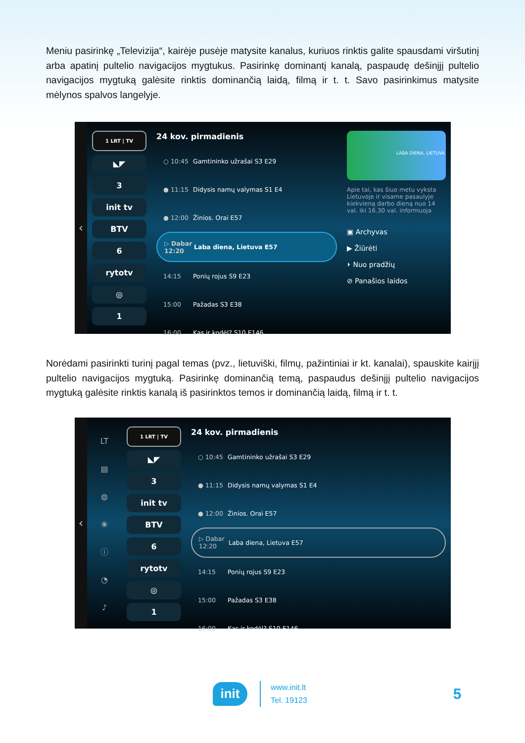Meniu pasirinkę „Televizija“, kairėje pusėje matysite kanalus, kuriuos rinktis galite spausdami viršutinį arba apatinį pultelio navigacijos mygtukus. Pasirinkę dominantį kanalą, paspaudę dešinįjį pultelio navigacijos mygtuką galėsite rinktis dominančią laidą, filmą ir t. t. Savo pasirinkimus matysite mėlynos spalvos langelyje.
‹
1 LRT | TV
◣◤
3
init tv
BTV
6
rytotv
◎
1
24 kov. pirmadienis
○ 10:45 Gamtininko užrašai S3 E29
● 11:15 Didysis namų valymas S1 E4
● 12:00 Žinios. Orai E57
▷ Dabar 12:20 Laba diena, Lietuva E57
14:15 Ponių rojus S9 E23
15:00 Pažadas S3 E38
16:00 Kas ir kodėl? S10 E146
LABA DIENA, LIETUVA
Apie tai, kas šiuo metu vyksta Lietuvoje ir visame pasaulyje kiekvieną darbo dieną nuo 14 val. iki 16.30 val. informuoja
▣ Archyvas
▶ Žiūrėti
⏵ Nuo pradžių
⊘ Panašios laidos
Norėdami pasirinkti turinį pagal temas (pvz., lietuviški, filmų, pažintiniai ir kt. kanalai), spauskite kairįjį pultelio navigacijos mygtuką. Pasirinkę dominančią temą, paspaudus dešinįjį pultelio navigacijos mygtuką galėsite rinktis kanalą iš pasirinktos temos ir dominančią laidą, filmą ir t. t.
‹
LT
▤
◍
❀
ⓘ
◔
♪
1 LRT | TV
◣◤
3
init tv
BTV
6
rytotv
◎
1
24 kov. pirmadienis
○ 10:45 Gamtininko užrašai S3 E29
● 11:15 Didysis namų valymas S1 E4
● 12:00 Žinios. Orai E57
▷ Dabar 12:20 Laba diena, Lietuva E57
14:15 Ponių rojus S9 E23
15:00 Pažadas S3 E38
16:00 Kas ir kodėl? S10 E146
init
www.init.lt
Tel. 19123
5